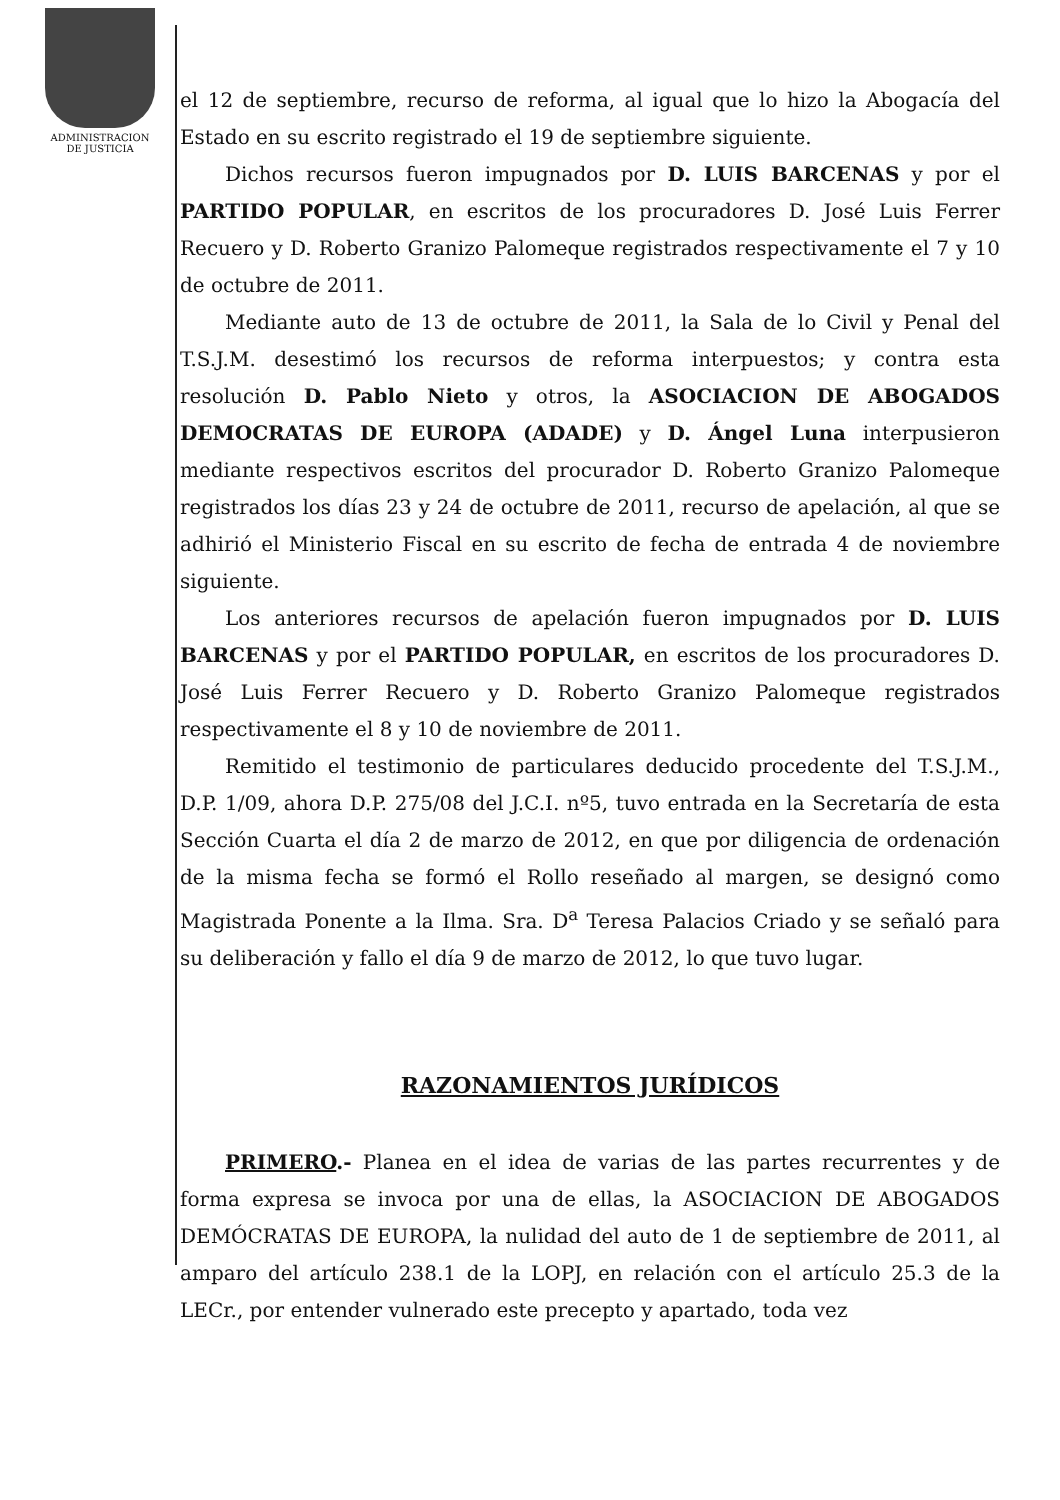ADMINISTRACION
DE JUSTICIA
el 12 de septiembre, recurso de reforma, al igual que lo hizo la Abogacía del Estado en su escrito registrado el 19 de septiembre siguiente.
Dichos recursos fueron impugnados por D. LUIS BARCENAS y por el PARTIDO POPULAR, en escritos de los procuradores D. José Luis Ferrer Recuero y D. Roberto Granizo Palomeque registrados respectivamente el 7 y 10 de octubre de 2011.
Mediante auto de 13 de octubre de 2011, la Sala de lo Civil y Penal del T.S.J.M. desestimó los recursos de reforma interpuestos; y contra esta resolución D. Pablo Nieto y otros, la ASOCIACION DE ABOGADOS DEMOCRATAS DE EUROPA (ADADE) y D. Ángel Luna interpusieron mediante respectivos escritos del procurador D. Roberto Granizo Palomeque registrados los días 23 y 24 de octubre de 2011, recurso de apelación, al que se adhirió el Ministerio Fiscal en su escrito de fecha de entrada 4 de noviembre siguiente.
Los anteriores recursos de apelación fueron impugnados por D. LUIS BARCENAS y por el PARTIDO POPULAR, en escritos de los procuradores D. José Luis Ferrer Recuero y D. Roberto Granizo Palomeque registrados respectivamente el 8 y 10 de noviembre de 2011.
Remitido el testimonio de particulares deducido procedente del T.S.J.M., D.P. 1/09, ahora D.P. 275/08 del J.C.I. nº5, tuvo entrada en la Secretaría de esta Sección Cuarta el día 2 de marzo de 2012, en que por diligencia de ordenación de la misma fecha se formó el Rollo reseñado al margen, se designó como Magistrada Ponente a la Ilma. Sra. D<sup>a</sup> Teresa Palacios Criado y se señaló para su deliberación y fallo el día 9 de marzo de 2012, lo que tuvo lugar.
RAZONAMIENTOS JURÍDICOS
PRIMERO.- Planea en el idea de varias de las partes recurrentes y de forma expresa se invoca por una de ellas, la ASOCIACION DE ABOGADOS DEMÓCRATAS DE EUROPA, la nulidad del auto de 1 de septiembre de 2011, al amparo del artículo 238.1 de la LOPJ, en relación con el artículo 25.3 de la LECr., por entender vulnerado este precepto y apartado, toda vez